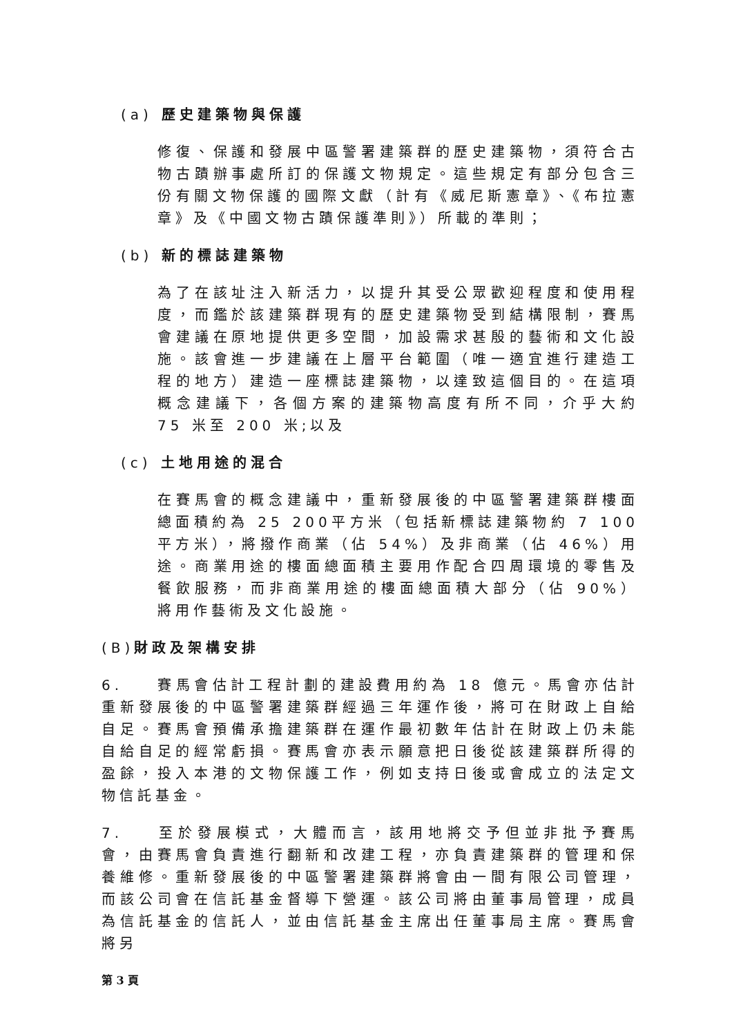(a) 歷史建築物與保護
修復、保護和發展中區警署建築群的歷史建築物，須符合古物古蹟辦事處所訂的保護文物規定。這些規定有部分包含三份有關文物保護的國際文獻（計有《威尼斯憲章》、《布拉憲章》及《中國文物古蹟保護準則》）所載的準則；
(b) 新的標誌建築物
為了在該址注入新活力，以提升其受公眾歡迎程度和使用程度，而鑑於該建築群現有的歷史建築物受到結構限制，賽馬會建議在原地提供更多空間，加設需求甚殷的藝術和文化設施。該會進一步建議在上層平台範圍（唯一適宜進行建造工程的地方）建造一座標誌建築物，以達致這個目的。在這項概念建議下，各個方案的建築物高度有所不同，介乎大約 75 米至 200 米;以及
(c) 土地用途的混合
在賽馬會的概念建議中，重新發展後的中區警署建築群樓面總面積約為 25 200平方米（包括新標誌建築物約 7 100 平方米），將撥作商業（佔 54%）及非商業（佔 46%）用途。商業用途的樓面總面積主要用作配合四周環境的零售及餐飲服務，而非商業用途的樓面總面積大部分（佔 90%）將用作藝術及文化設施。
(B) 財政及架構安排
6. 賽馬會估計工程計劃的建設費用約為 18 億元。馬會亦估計重新發展後的中區警署建築群經過三年運作後，將可在財政上自給自足。賽馬會預備承擔建築群在運作最初數年估計在財政上仍未能自給自足的經常虧損。賽馬會亦表示願意把日後從該建築群所得的盈餘，投入本港的文物保護工作，例如支持日後或會成立的法定文物信託基金。
7. 至於發展模式，大體而言，該用地將交予但並非批予賽馬會，由賽馬會負責進行翻新和改建工程，亦負責建築群的管理和保養維修。重新發展後的中區警署建築群將會由一間有限公司管理，而該公司會在信託基金督導下營運。該公司將由董事局管理，成員為信託基金的信託人，並由信託基金主席出任董事局主席。賽馬會將另
第 3 頁